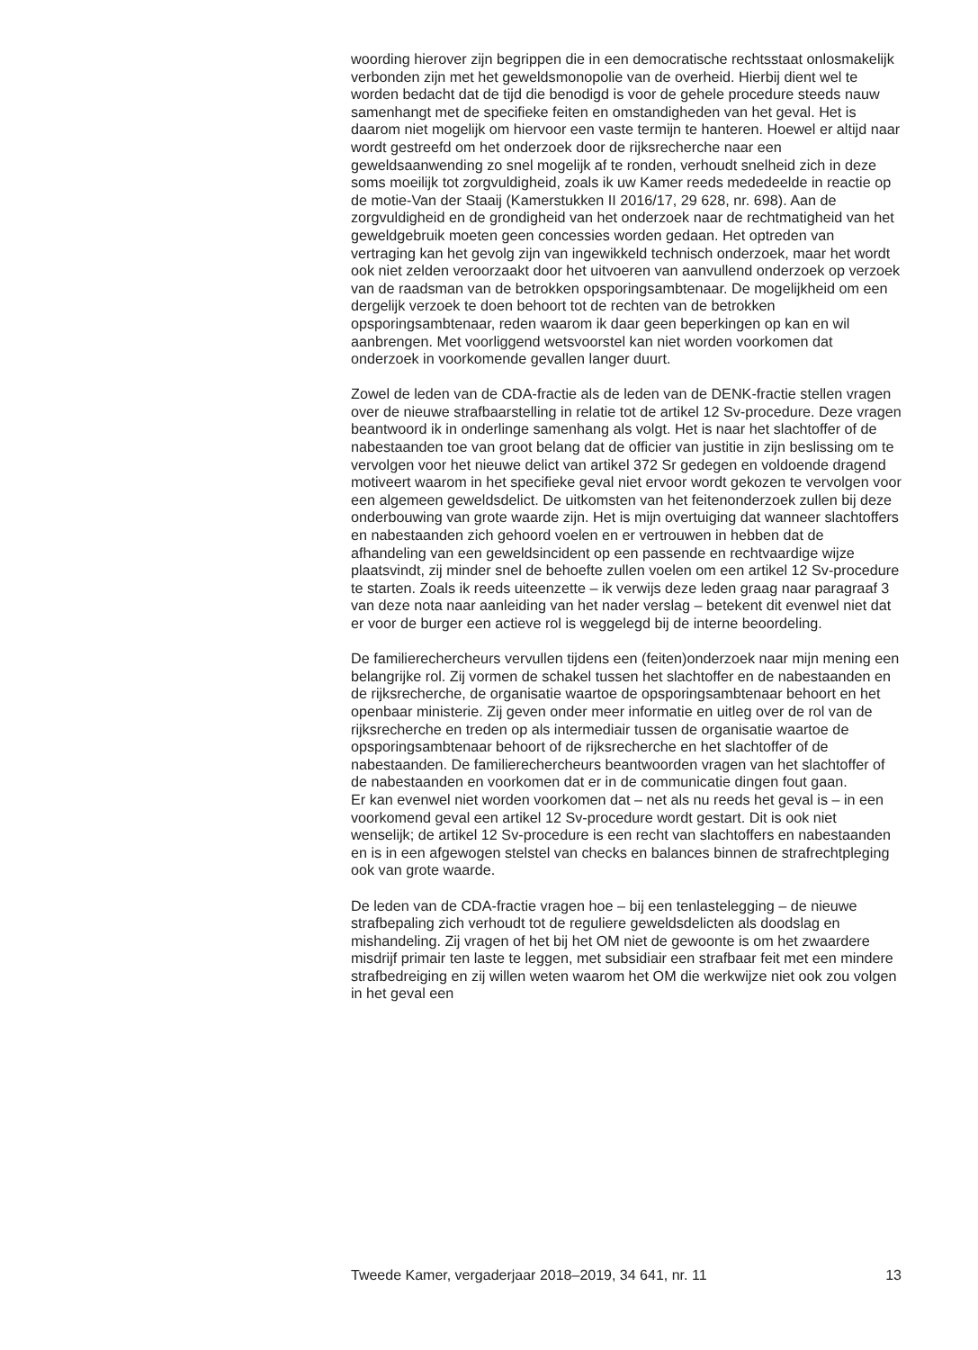woording hierover zijn begrippen die in een democratische rechtsstaat onlosmakelijk verbonden zijn met het geweldsmonopolie van de overheid. Hierbij dient wel te worden bedacht dat de tijd die benodigd is voor de gehele procedure steeds nauw samenhangt met de specifieke feiten en omstandigheden van het geval. Het is daarom niet mogelijk om hiervoor een vaste termijn te hanteren. Hoewel er altijd naar wordt gestreefd om het onderzoek door de rijksrecherche naar een geweldsaanwending zo snel mogelijk af te ronden, verhoudt snelheid zich in deze soms moeilijk tot zorgvuldigheid, zoals ik uw Kamer reeds mededeelde in reactie op de motie-Van der Staaij (Kamerstukken II 2016/17, 29 628, nr. 698). Aan de zorgvuldigheid en de grondigheid van het onderzoek naar de rechtmatigheid van het geweldgebruik moeten geen concessies worden gedaan. Het optreden van vertraging kan het gevolg zijn van ingewikkeld technisch onderzoek, maar het wordt ook niet zelden veroorzaakt door het uitvoeren van aanvullend onderzoek op verzoek van de raadsman van de betrokken opsporingsambtenaar. De mogelijkheid om een dergelijk verzoek te doen behoort tot de rechten van de betrokken opsporingsambtenaar, reden waarom ik daar geen beperkingen op kan en wil aanbrengen. Met voorliggend wetsvoorstel kan niet worden voorkomen dat onderzoek in voorkomende gevallen langer duurt.
Zowel de leden van de CDA-fractie als de leden van de DENK-fractie stellen vragen over de nieuwe strafbaarstelling in relatie tot de artikel 12 Sv-procedure. Deze vragen beantwoord ik in onderlinge samenhang als volgt. Het is naar het slachtoffer of de nabestaanden toe van groot belang dat de officier van justitie in zijn beslissing om te vervolgen voor het nieuwe delict van artikel 372 Sr gedegen en voldoende dragend motiveert waarom in het specifieke geval niet ervoor wordt gekozen te vervolgen voor een algemeen geweldsdelict. De uitkomsten van het feitenonderzoek zullen bij deze onderbouwing van grote waarde zijn. Het is mijn overtuiging dat wanneer slachtoffers en nabestaanden zich gehoord voelen en er vertrouwen in hebben dat de afhandeling van een geweldsincident op een passende en rechtvaardige wijze plaatsvindt, zij minder snel de behoefte zullen voelen om een artikel 12 Sv-procedure te starten. Zoals ik reeds uiteenzette – ik verwijs deze leden graag naar paragraaf 3 van deze nota naar aanleiding van het nader verslag – betekent dit evenwel niet dat er voor de burger een actieve rol is weggelegd bij de interne beoordeling.
De familierechercheurs vervullen tijdens een (feiten)onderzoek naar mijn mening een belangrijke rol. Zij vormen de schakel tussen het slachtoffer en de nabestaanden en de rijksrecherche, de organisatie waartoe de opsporingsambtenaar behoort en het openbaar ministerie. Zij geven onder meer informatie en uitleg over de rol van de rijksrecherche en treden op als intermediair tussen de organisatie waartoe de opsporingsambtenaar behoort of de rijksrecherche en het slachtoffer of de nabestaanden. De familierechercheurs beantwoorden vragen van het slachtoffer of de nabestaanden en voorkomen dat er in de communicatie dingen fout gaan.
Er kan evenwel niet worden voorkomen dat – net als nu reeds het geval is – in een voorkomend geval een artikel 12 Sv-procedure wordt gestart. Dit is ook niet wenselijk; de artikel 12 Sv-procedure is een recht van slachtoffers en nabestaanden en is in een afgewogen stelstel van checks en balances binnen de strafrechtpleging ook van grote waarde.
De leden van de CDA-fractie vragen hoe – bij een tenlastelegging – de nieuwe strafbepaling zich verhoudt tot de reguliere geweldsdelicten als doodslag en mishandeling. Zij vragen of het bij het OM niet de gewoonte is om het zwaardere misdrijf primair ten laste te leggen, met subsidiair een strafbaar feit met een mindere strafbedreiging en zij willen weten waarom het OM die werkwijze niet ook zou volgen in het geval een
Tweede Kamer, vergaderjaar 2018–2019, 34 641, nr. 11 13